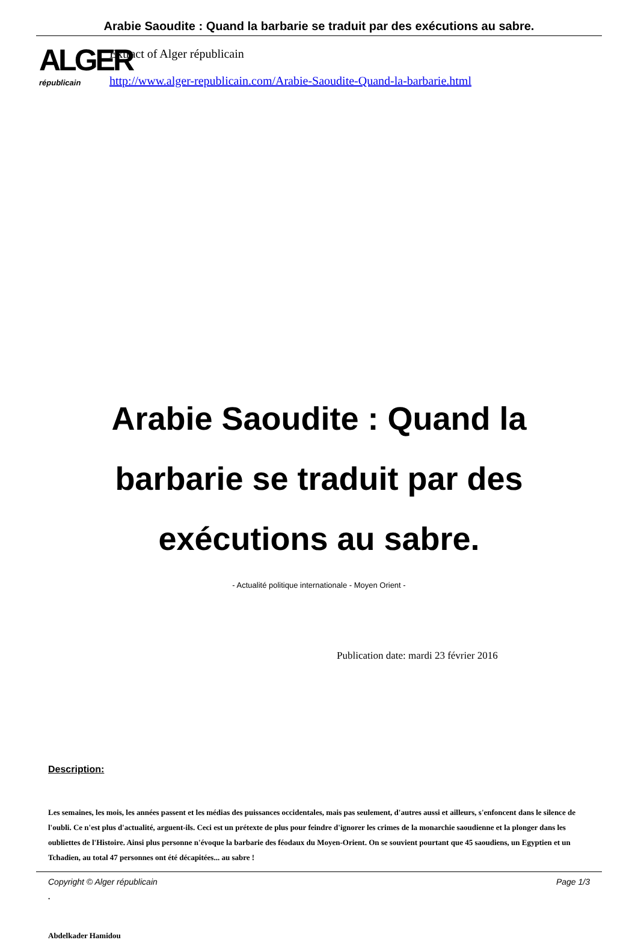Arabie Saoudite : Quand la barbarie se traduit par des exécutions au sabre.
ALGER
républicain
Extract of Alger républicain
http://www.alger-republicain.com/Arabie-Saoudite-Quand-la-barbarie.html
Arabie Saoudite : Quand la barbarie se traduit par des exécutions au sabre.
- Actualité politique internationale - Moyen Orient -
Publication date: mardi 23 février 2016
Description:
Les semaines, les mois, les années passent et les médias des puissances occidentales, mais pas seulement, d'autres aussi et ailleurs, s'enfoncent dans le silence de l'oubli. Ce n'est plus d'actualité, arguent-ils. Ceci est un prétexte de plus pour feindre d'ignorer les crimes de la monarchie saoudienne et la plonger dans les oubliettes de l'Histoire. Ainsi plus personne n'évoque la barbarie des féodaux du Moyen-Orient. On se souvient pourtant que 45 saoudiens, un Egyptien et un Tchadien, au total 47 personnes ont été décapitées... au sabre !
.
Abdelkader Hamidou
Copyright © Alger républicain Page 1/3